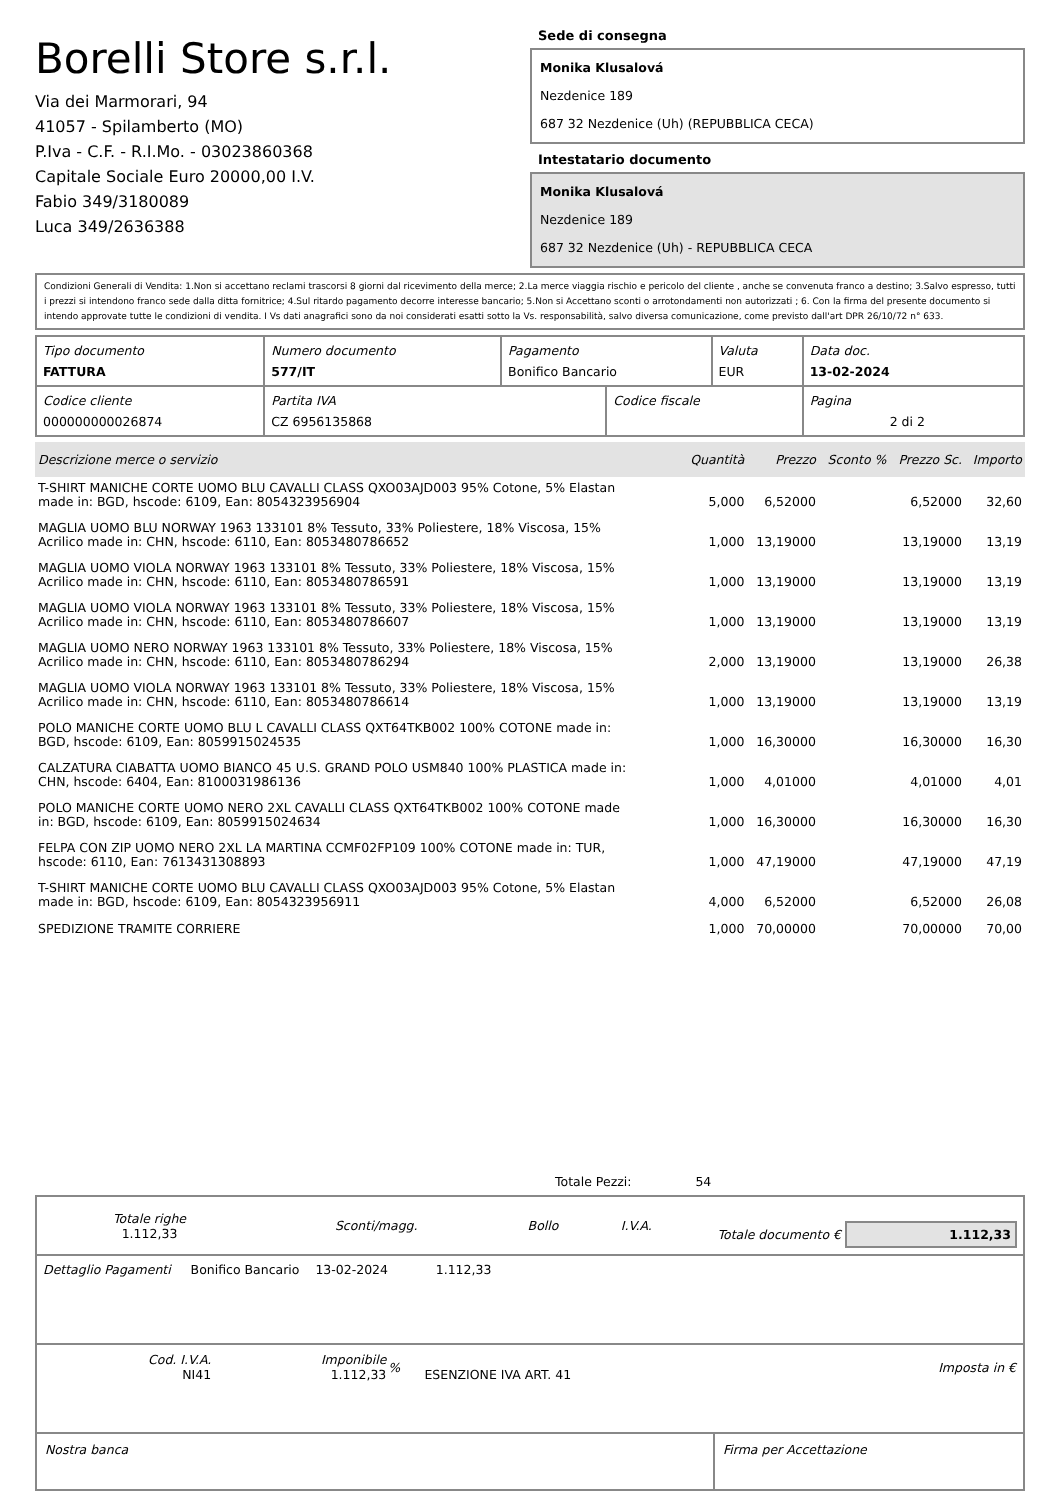Borelli Store s.r.l.
Via dei Marmorari, 94
41057 - Spilamberto (MO)
P.Iva - C.F. - R.I.Mo. - 03023860368
Capitale Sociale Euro 20000,00 I.V.
Fabio 349/3180089
Luca 349/2636388
Sede di consegna
Monika Klusalová
Nezdenice 189
687 32 Nezdenice (Uh) (REPUBBLICA CECA)
Intestatario documento
Monika Klusalová
Nezdenice 189
687 32 Nezdenice (Uh) - REPUBBLICA CECA
Condizioni Generali di Vendita: 1.Non si accettano reclami trascorsi 8 giorni dal ricevimento della merce; 2.La merce viaggia rischio e pericolo del cliente , anche se convenuta franco a destino; 3.Salvo espresso, tutti i prezzi si intendono franco sede dalla ditta fornitrice; 4.Sul ritardo pagamento decorre interesse bancario; 5.Non si Accettano sconti o arrotondamenti non autorizzati ; 6. Con la firma del presente documento si intendo approvate tutte le condizioni di vendita. I Vs dati anagrafici sono da noi considerati esatti sotto la Vs. responsabilità, salvo diversa comunicazione, come previsto dall'art DPR 26/10/72 n° 633.
| Tipo documento FATTURA | Numero documento 577/IT | Pagamento Bonifico Bancario | | Valuta EUR | Data doc. 13-02-2024 |
| Codice cliente 000000000026874 | Partita IVA CZ 6956135868 | | Codice fiscale | | Pagina 2 di 2 |
| Descrizione merce o servizio | Quantità | Prezzo | Sconto % | Prezzo Sc. | Importo |
| --- | --- | --- | --- | --- | --- |
| T-SHIRT MANICHE CORTE UOMO BLU CAVALLI CLASS QXO03AJD003 95% Cotone, 5% Elastan made in: BGD, hscode: 6109, Ean: 8054323956904 | 5,000 | 6,52000 | | 6,52000 | 32,60 |
| MAGLIA UOMO BLU NORWAY 1963 133101 8% Tessuto, 33% Poliestere, 18% Viscosa, 15% Acrilico made in: CHN, hscode: 6110, Ean: 8053480786652 | 1,000 | 13,19000 | | 13,19000 | 13,19 |
| MAGLIA UOMO VIOLA NORWAY 1963 133101 8% Tessuto, 33% Poliestere, 18% Viscosa, 15% Acrilico made in: CHN, hscode: 6110, Ean: 8053480786591 | 1,000 | 13,19000 | | 13,19000 | 13,19 |
| MAGLIA UOMO VIOLA NORWAY 1963 133101 8% Tessuto, 33% Poliestere, 18% Viscosa, 15% Acrilico made in: CHN, hscode: 6110, Ean: 8053480786607 | 1,000 | 13,19000 | | 13,19000 | 13,19 |
| MAGLIA UOMO NERO NORWAY 1963 133101 8% Tessuto, 33% Poliestere, 18% Viscosa, 15% Acrilico made in: CHN, hscode: 6110, Ean: 8053480786294 | 2,000 | 13,19000 | | 13,19000 | 26,38 |
| MAGLIA UOMO VIOLA NORWAY 1963 133101 8% Tessuto, 33% Poliestere, 18% Viscosa, 15% Acrilico made in: CHN, hscode: 6110, Ean: 8053480786614 | 1,000 | 13,19000 | | 13,19000 | 13,19 |
| POLO MANICHE CORTE UOMO BLU L CAVALLI CLASS QXT64TKB002 100% COTONE made in: BGD, hscode: 6109, Ean: 8059915024535 | 1,000 | 16,30000 | | 16,30000 | 16,30 |
| CALZATURA CIABATTA UOMO BIANCO 45 U.S. GRAND POLO USM840 100% PLASTICA made in: CHN, hscode: 6404, Ean: 8100031986136 | 1,000 | 4,01000 | | 4,01000 | 4,01 |
| POLO MANICHE CORTE UOMO NERO 2XL CAVALLI CLASS QXT64TKB002 100% COTONE made in: BGD, hscode: 6109, Ean: 8059915024634 | 1,000 | 16,30000 | | 16,30000 | 16,30 |
| FELPA CON ZIP UOMO NERO 2XL LA MARTINA CCMF02FP109 100% COTONE made in: TUR, hscode: 6110, Ean: 7613431308893 | 1,000 | 47,19000 | | 47,19000 | 47,19 |
| T-SHIRT MANICHE CORTE UOMO BLU CAVALLI CLASS QXO03AJD003 95% Cotone, 5% Elastan made in: BGD, hscode: 6109, Ean: 8054323956911 | 4,000 | 6,52000 | | 6,52000 | 26,08 |
| SPEDIZIONE TRAMITE CORRIERE | 1,000 | 70,00000 | | 70,00000 | 70,00 |
Totale Pezzi: 54
| Totale righe 1.112,33 | Sconti/magg. | Bollo | I.V.A. |
Totale documento € 1.112,33
Dettaglio Pagamenti Bonifico Bancario 13-02-2024 1.112,33
| Cod. I.V.A. NI41 | Imponibile 1.112,33 | % | ESENZIONE IVA ART. 41 | Imposta in € |
Nostra banca Firma per Accettazione
: